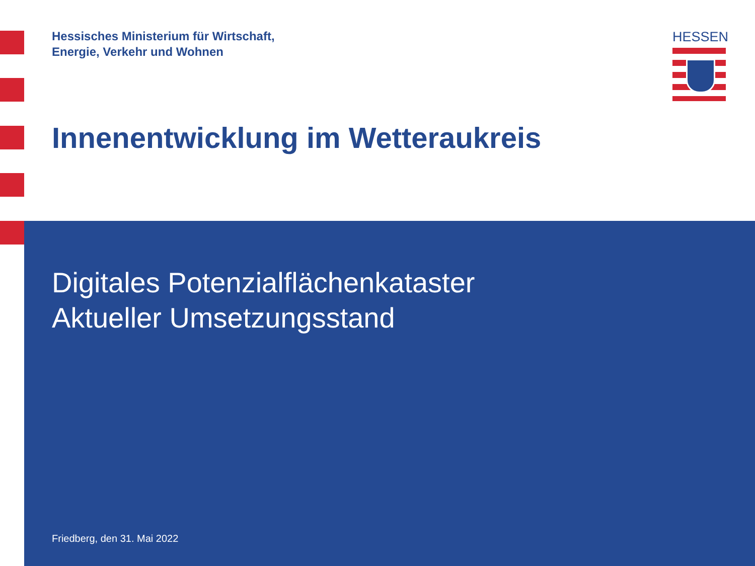Hessisches Ministerium für Wirtschaft,
Energie, Verkehr und Wohnen
HESSEN
Innenentwicklung im Wetteraukreis
Digitales Potenzialflächenkataster
Aktueller Umsetzungsstand
Friedberg, den 31. Mai 2022